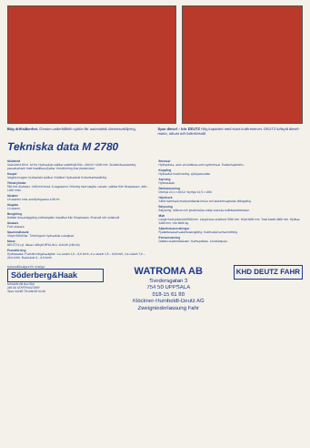Bög driftsäkerhet. Genom underhållsfri cyklon för automatisk dammavskiljning.
Spar diesel – kör DEUTZ Hög kapacitet med stora kraftreserver. DEUTZ luftkyld diesel-motor, robust och bränslesnål.
Tekniska data M 2780
Skärbord
Skärvidd 4,60 m, 18 fot. Hydrauliskt ställbar stubbhöjd från –200 till +1200 mm. Skärbordsavlastning, passerlamarm med inställbara fjädrar. Knivdrivning över planetväxel.
Haspel
Steglöst haspel, hydrauliskt ställbar i höjdled. Hydrauliskt horisontalinställning.
Tröskcylinder
560 mm diameter, 1360 mm bred, 8 slagskenor. Drivning med steglös variator, ställbar från förarplatsen, 480 – 1300 r/min.
Skaktor
10 skaktor, total avskiljningsarea 4,00 m².
Slagsko
13 skakor.
Rengöring
Dubbel rensanläggning, luftmängden inställbar från förarplatsen. Översåll och undersåll.
Skakare
Fem skakare.
Spannmålstank
Volym 5000 liter. Tömningsrör hydrauliskt svängbart.
Motor
DEUTZ 6-cyl. diesel, luftkyld BF6L 913, 118 kW (160 hk).
Framdrivning
Hydrostatisk. Framdrivningshastighet: 1:a växeln 1,0 – 8,6 km/h, 2:a växeln 3,5 – 9,8 km/h, 3:e växeln 7,6 – 20,0 km/h, Backväxel 0 – 8,0 km/h.
Bromsar
Hydrauliska, även användbara som styrbromsar. Parkeringsbroms.
Koppling
Hydraulisk manövrering, självjusterande.
Styrning
Hydrostatisk.
Däckutrustning
Drivhjul 23,1 x 26/12. Styrhjul 12,5 x 18/8.
Halmhack
SIBO halmhack med pendlande knivar och elektromagnetisk tillkoppling.
Belysning
Belysning, reflexer och positionsljus enligt svenska trafikbestämmelser.
Mått
Längd med skärbord 8500 mm. Längd utan skärbord 7000 mm. Höjd 3800 mm. Total bredd 4900 mm. Hjulbas 3400 mm. Vikt 8600 kg.
Säkerhetsanordningar
Fjäderbelastad säkerhetskoppling. Automatisk larmanordning.
Extrautrustning
Dubbel skärbordsfästen. Halmspridare. Lockdämpare.
Generalförsäljare för Sverige:
Söderberg&Haak
MASKIN AB Box 504
245 00 STAFFANSTORP
Telex 32295 Tfn 046/25 62 40
WATROMA AB
Svedersgatan 3
754 50 UPPSALA
018-15 61 80
Klöckner-Humboldt-Deutz AG
Zweigniederlassung Fahr
KHD DEUTZ FAHR